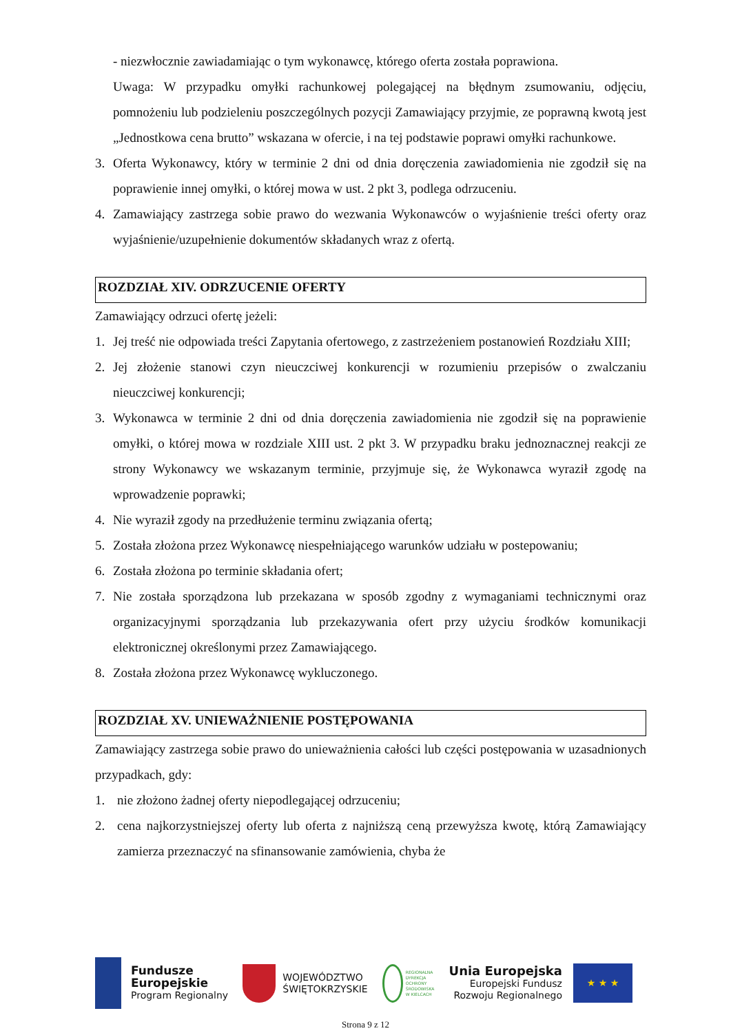- niezwłocznie zawiadamiając o tym wykonawcę, którego oferta została poprawiona.
Uwaga: W przypadku omyłki rachunkowej polegającej na błędnym zsumowaniu, odjęciu, pomnożeniu lub podzieleniu poszczególnych pozycji Zamawiający przyjmie, ze poprawną kwotą jest „Jednostkowa cena brutto” wskazana w ofercie, i na tej podstawie poprawi omyłki rachunkowe.
3. Oferta Wykonawcy, który w terminie 2 dni od dnia doręczenia zawiadomienia nie zgodził się na poprawienie innej omyłki, o której mowa w ust. 2 pkt 3, podlega odrzuceniu.
4. Zamawiający zastrzega sobie prawo do wezwania Wykonawców o wyjaśnienie treści oferty oraz wyjaśnienie/uzupełnienie dokumentów składanych wraz z ofertą.
ROZDZIAŁ XIV. ODRZUCENIE OFERTY
Zamawiający odrzuci ofertę jeżeli:
1. Jej treść nie odpowiada treści Zapytania ofertowego, z zastrzeżeniem postanowień Rozdziału XIII;
2. Jej złożenie stanowi czyn nieuczciwej konkurencji w rozumieniu przepisów o zwalczaniu nieuczciwej konkurencji;
3. Wykonawca w terminie 2 dni od dnia doręczenia zawiadomienia nie zgodził się na poprawienie omyłki, o której mowa w rozdziale XIII ust. 2 pkt 3. W przypadku braku jednoznacznej reakcji ze strony Wykonawcy we wskazanym terminie, przyjmuje się, że Wykonawca wyraził zgodę na wprowadzenie poprawki;
4. Nie wyraził zgody na przedłużenie terminu związania ofertą;
5. Została złożona przez Wykonawcę niespełniającego warunków udziału w postepowaniu;
6. Została złożona po terminie składania ofert;
7. Nie została sporządzona lub przekazana w sposób zgodny z wymaganiami technicznymi oraz organizacyjnymi sporządzania lub przekazywania ofert przy użyciu środków komunikacji elektronicznej określonymi przez Zamawiającego.
8. Została złożona przez Wykonawcę wykluczonego.
ROZDZIAŁ XV. UNIEWAŻNIENIE POSTĘPOWANIA
Zamawiający zastrzega sobie prawo do unieważnienia całości lub części postępowania w uzasadnionych przypadkach, gdy:
1. nie złożono żadnej oferty niepodlegającej odrzuceniu;
2. cena najkorzystniejszej oferty lub oferta z najniższą ceną przewyższa kwotę, którą Zamawiający zamierza przeznaczyć na sfinansowanie zamówienia, chyba że
Fundusze
Europejskie
Program Regionalny
WOJEWÓDZTWO
ŚWIĘTOKRZYSKIE
REGIONALNA
DYREKCJA
OCHRONY
ŚRODOWISKA
W KIELCACH
Unia Europejska
Europejski Fundusz
Rozwoju Regionalnego
★ ★ ★
Strona 9 z 12